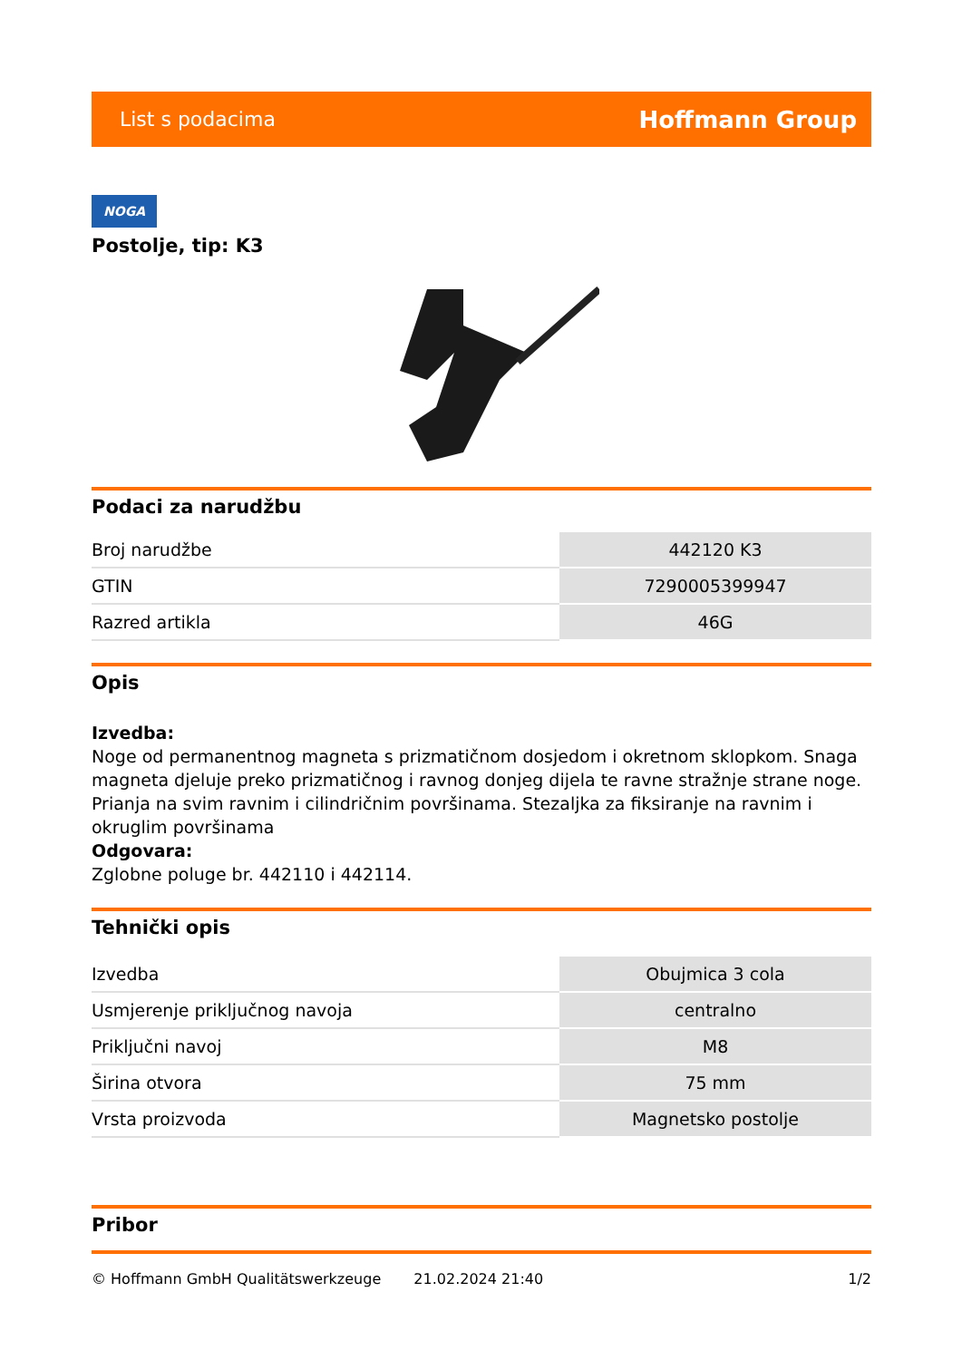List s podacima Hoffmann Group
NOGA
Postolje, tip: K3
Podaci za narudžbu
| Broj narudžbe | 442120 K3 |
| GTIN | 7290005399947 |
| Razred artikla | 46G |
Opis
Izvedba:
Noge od permanentnog magneta s prizmatičnom dosjedom i okretnom sklopkom. Snaga magneta djeluje preko prizmatičnog i ravnog donjeg dijela te ravne stražnje strane noge. Prianja na svim ravnim i cilindričnim površinama. Stezaljka za fiksiranje na ravnim i okruglim površinama
Odgovara:
Zglobne poluge br. 442110 i 442114.
Tehnički opis
| Izvedba | Obujmica 3 cola |
| Usmjerenje priključnog navoja | centralno |
| Priključni navoj | M8 |
| Širina otvora | 75 mm |
| Vrsta proizvoda | Magnetsko postolje |
Pribor
© Hoffmann GmbH Qualitätswerkzeuge 21.02.2024 21:40 1/2